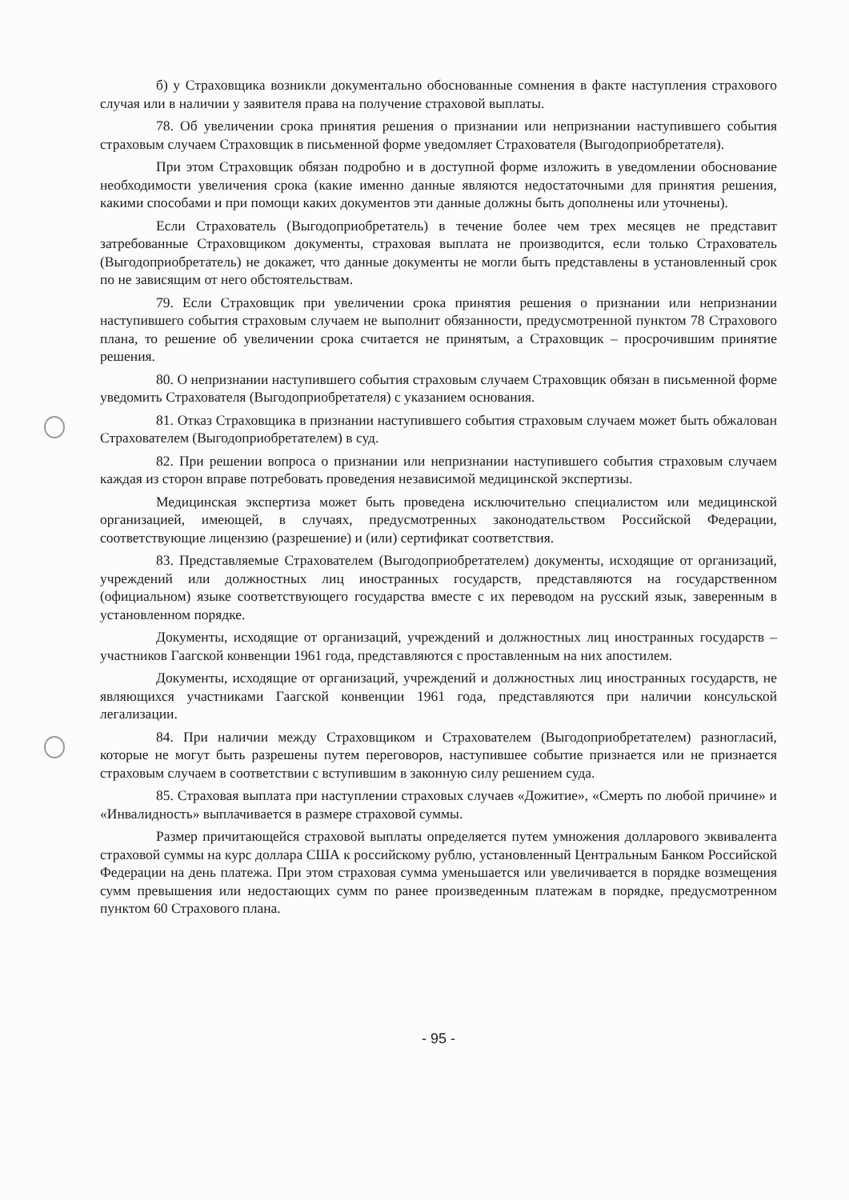б) у Страховщика возникли документально обоснованные сомнения в факте наступления страхового случая или в наличии у заявителя права на получение страховой выплаты.
78. Об увеличении срока принятия решения о признании или непризнании наступившего события страховым случаем Страховщик в письменной форме уведомляет Страхователя (Выгодоприобретателя).
При этом Страховщик обязан подробно и в доступной форме изложить в уведомлении обоснование необходимости увеличения срока (какие именно данные являются недостаточными для принятия решения, какими способами и при помощи каких документов эти данные должны быть дополнены или уточнены).
Если Страхователь (Выгодоприобретатель) в течение более чем трех месяцев не представит затребованные Страховщиком документы, страховая выплата не производится, если только Страхователь (Выгодоприобретатель) не докажет, что данные документы не могли быть представлены в установленный срок по не зависящим от него обстоятельствам.
79. Если Страховщик при увеличении срока принятия решения о признании или непризнании наступившего события страховым случаем не выполнит обязанности, предусмотренной пунктом 78 Страхового плана, то решение об увеличении срока считается не принятым, а Страховщик – просрочившим принятие решения.
80. О непризнании наступившего события страховым случаем Страховщик обязан в письменной форме уведомить Страхователя (Выгодоприобретателя) с указанием основания.
81. Отказ Страховщика в признании наступившего события страховым случаем может быть обжалован Страхователем (Выгодоприобретателем) в суд.
82. При решении вопроса о признании или непризнании наступившего события страховым случаем каждая из сторон вправе потребовать проведения независимой медицинской экспертизы.
Медицинская экспертиза может быть проведена исключительно специалистом или медицинской организацией, имеющей, в случаях, предусмотренных законодательством Российской Федерации, соответствующие лицензию (разрешение) и (или) сертификат соответствия.
83. Представляемые Страхователем (Выгодоприобретателем) документы, исходящие от организаций, учреждений или должностных лиц иностранных государств, представляются на государственном (официальном) языке соответствующего государства вместе с их переводом на русский язык, заверенным в установленном порядке.
Документы, исходящие от организаций, учреждений и должностных лиц иностранных государств – участников Гаагской конвенции 1961 года, представляются с проставленным на них апостилем.
Документы, исходящие от организаций, учреждений и должностных лиц иностранных государств, не являющихся участниками Гаагской конвенции 1961 года, представляются при наличии консульской легализации.
84. При наличии между Страховщиком и Страхователем (Выгодоприобретателем) разногласий, которые не могут быть разрешены путем переговоров, наступившее событие признается или не признается страховым случаем в соответствии с вступившим в законную силу решением суда.
85. Страховая выплата при наступлении страховых случаев «Дожитие», «Смерть по любой причине» и «Инвалидность» выплачивается в размере страховой суммы.
Размер причитающейся страховой выплаты определяется путем умножения долларового эквивалента страховой суммы на курс доллара США к российскому рублю, установленный Центральным Банком Российской Федерации на день платежа. При этом страховая сумма уменьшается или увеличивается в порядке возмещения сумм превышения или недостающих сумм по ранее произведенным платежам в порядке, предусмотренном пунктом 60 Страхового плана.
- 95 -